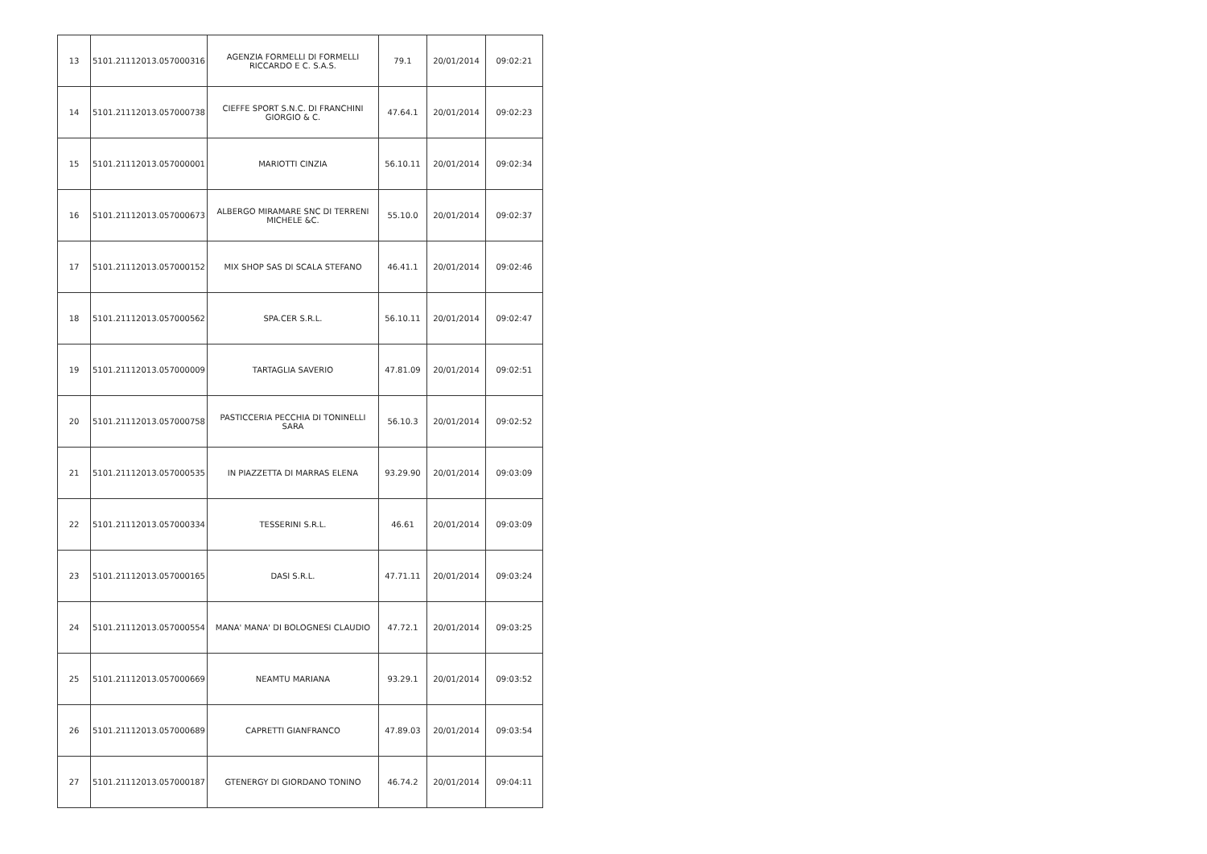| 13 | 5101.21112013.057000316 | AGENZIA FORMELLI DI FORMELLI RICCARDO E C. S.A.S. | 79.1 | 20/01/2014 | 09:02:21 |
| 14 | 5101.21112013.057000738 | CIEFFE SPORT S.N.C. DI FRANCHINI GIORGIO & C. | 47.64.1 | 20/01/2014 | 09:02:23 |
| 15 | 5101.21112013.057000001 | MARIOTTI CINZIA | 56.10.11 | 20/01/2014 | 09:02:34 |
| 16 | 5101.21112013.057000673 | ALBERGO MIRAMARE SNC DI TERRENI MICHELE &C. | 55.10.0 | 20/01/2014 | 09:02:37 |
| 17 | 5101.21112013.057000152 | MIX SHOP SAS DI SCALA STEFANO | 46.41.1 | 20/01/2014 | 09:02:46 |
| 18 | 5101.21112013.057000562 | SPA.CER S.R.L. | 56.10.11 | 20/01/2014 | 09:02:47 |
| 19 | 5101.21112013.057000009 | TARTAGLIA SAVERIO | 47.81.09 | 20/01/2014 | 09:02:51 |
| 20 | 5101.21112013.057000758 | PASTICCERIA PECCHIA DI TONINELLI SARA | 56.10.3 | 20/01/2014 | 09:02:52 |
| 21 | 5101.21112013.057000535 | IN PIAZZETTA DI MARRAS ELENA | 93.29.90 | 20/01/2014 | 09:03:09 |
| 22 | 5101.21112013.057000334 | TESSERINI S.R.L. | 46.61 | 20/01/2014 | 09:03:09 |
| 23 | 5101.21112013.057000165 | DASI S.R.L. | 47.71.11 | 20/01/2014 | 09:03:24 |
| 24 | 5101.21112013.057000554 | MANA' MANA' DI BOLOGNESI CLAUDIO | 47.72.1 | 20/01/2014 | 09:03:25 |
| 25 | 5101.21112013.057000669 | NEAMTU MARIANA | 93.29.1 | 20/01/2014 | 09:03:52 |
| 26 | 5101.21112013.057000689 | CAPRETTI GIANFRANCO | 47.89.03 | 20/01/2014 | 09:03:54 |
| 27 | 5101.21112013.057000187 | GTENERGY DI GIORDANO TONINO | 46.74.2 | 20/01/2014 | 09:04:11 |